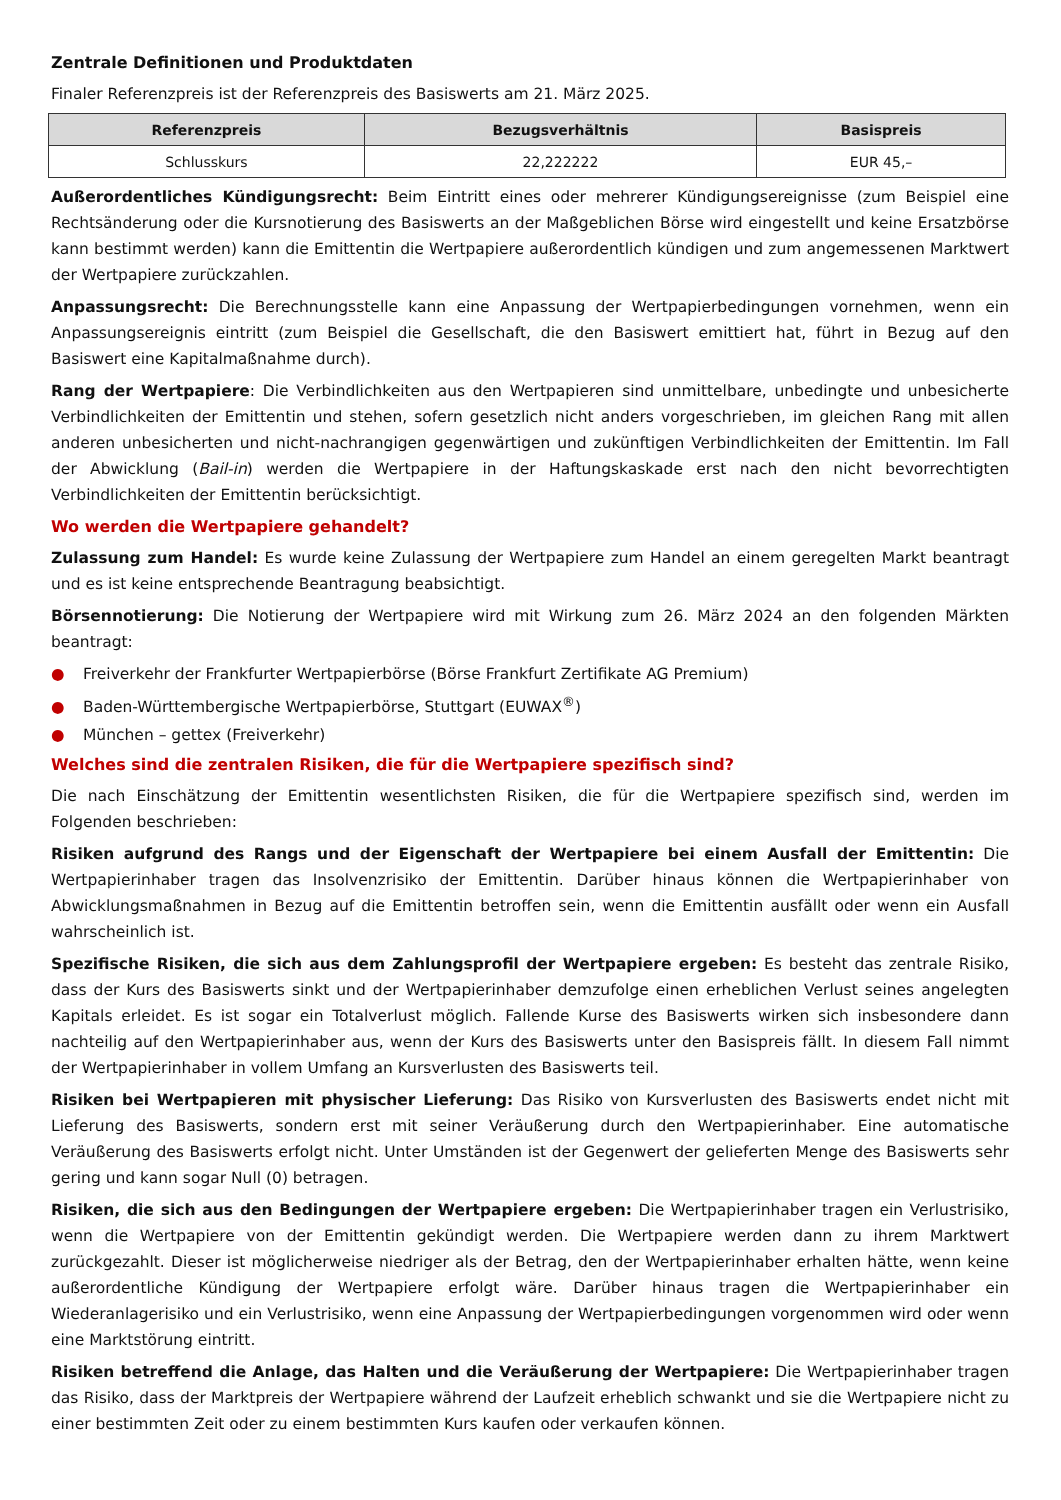Zentrale Definitionen und Produktdaten
Finaler Referenzpreis ist der Referenzpreis des Basiswerts am 21. März 2025.
| Referenzpreis | Bezugsverhältnis | Basispreis |
| --- | --- | --- |
| Schlusskurs | 22,222222 | EUR 45,– |
Außerordentliches Kündigungsrecht: Beim Eintritt eines oder mehrerer Kündigungsereignisse (zum Beispiel eine Rechtsänderung oder die Kursnotierung des Basiswerts an der Maßgeblichen Börse wird eingestellt und keine Ersatzbörse kann bestimmt werden) kann die Emittentin die Wertpapiere außerordentlich kündigen und zum angemessenen Marktwert der Wertpapiere zurückzahlen.
Anpassungsrecht: Die Berechnungsstelle kann eine Anpassung der Wertpapierbedingungen vornehmen, wenn ein Anpassungsereignis eintritt (zum Beispiel die Gesellschaft, die den Basiswert emittiert hat, führt in Bezug auf den Basiswert eine Kapitalmaßnahme durch).
Rang der Wertpapiere: Die Verbindlichkeiten aus den Wertpapieren sind unmittelbare, unbedingte und unbesicherte Verbindlichkeiten der Emittentin und stehen, sofern gesetzlich nicht anders vorgeschrieben, im gleichen Rang mit allen anderen unbesicherten und nicht-nachrangigen gegenwärtigen und zukünftigen Verbindlichkeiten der Emittentin. Im Fall der Abwicklung (Bail-in) werden die Wertpapiere in der Haftungskaskade erst nach den nicht bevorrechtigten Verbindlichkeiten der Emittentin berücksichtigt.
Wo werden die Wertpapiere gehandelt?
Zulassung zum Handel: Es wurde keine Zulassung der Wertpapiere zum Handel an einem geregelten Markt beantragt und es ist keine entsprechende Beantragung beabsichtigt.
Börsennotierung: Die Notierung der Wertpapiere wird mit Wirkung zum 26. März 2024 an den folgenden Märkten beantragt:
● Freiverkehr der Frankfurter Wertpapierbörse (Börse Frankfurt Zertifikate AG Premium)
● Baden-Württembergische Wertpapierbörse, Stuttgart (EUWAX<sup>®</sup>)
● München – gettex (Freiverkehr)
Welches sind die zentralen Risiken, die für die Wertpapiere spezifisch sind?
Die nach Einschätzung der Emittentin wesentlichsten Risiken, die für die Wertpapiere spezifisch sind, werden im Folgenden beschrieben:
Risiken aufgrund des Rangs und der Eigenschaft der Wertpapiere bei einem Ausfall der Emittentin: Die Wertpapierinhaber tragen das Insolvenzrisiko der Emittentin. Darüber hinaus können die Wertpapierinhaber von Abwicklungsmaßnahmen in Bezug auf die Emittentin betroffen sein, wenn die Emittentin ausfällt oder wenn ein Ausfall wahrscheinlich ist.
Spezifische Risiken, die sich aus dem Zahlungsprofil der Wertpapiere ergeben: Es besteht das zentrale Risiko, dass der Kurs des Basiswerts sinkt und der Wertpapierinhaber demzufolge einen erheblichen Verlust seines angelegten Kapitals erleidet. Es ist sogar ein Totalverlust möglich. Fallende Kurse des Basiswerts wirken sich insbesondere dann nachteilig auf den Wertpapierinhaber aus, wenn der Kurs des Basiswerts unter den Basispreis fällt. In diesem Fall nimmt der Wertpapierinhaber in vollem Umfang an Kursverlusten des Basiswerts teil.
Risiken bei Wertpapieren mit physischer Lieferung: Das Risiko von Kursverlusten des Basiswerts endet nicht mit Lieferung des Basiswerts, sondern erst mit seiner Veräußerung durch den Wertpapierinhaber. Eine automatische Veräußerung des Basiswerts erfolgt nicht. Unter Umständen ist der Gegenwert der gelieferten Menge des Basiswerts sehr gering und kann sogar Null (0) betragen.
Risiken, die sich aus den Bedingungen der Wertpapiere ergeben: Die Wertpapierinhaber tragen ein Verlustrisiko, wenn die Wertpapiere von der Emittentin gekündigt werden. Die Wertpapiere werden dann zu ihrem Marktwert zurückgezahlt. Dieser ist möglicherweise niedriger als der Betrag, den der Wertpapierinhaber erhalten hätte, wenn keine außerordentliche Kündigung der Wertpapiere erfolgt wäre. Darüber hinaus tragen die Wertpapierinhaber ein Wiederanlagerisiko und ein Verlustrisiko, wenn eine Anpassung der Wertpapierbedingungen vorgenommen wird oder wenn eine Marktstörung eintritt.
Risiken betreffend die Anlage, das Halten und die Veräußerung der Wertpapiere: Die Wertpapierinhaber tragen das Risiko, dass der Marktpreis der Wertpapiere während der Laufzeit erheblich schwankt und sie die Wertpapiere nicht zu einer bestimmten Zeit oder zu einem bestimmten Kurs kaufen oder verkaufen können.